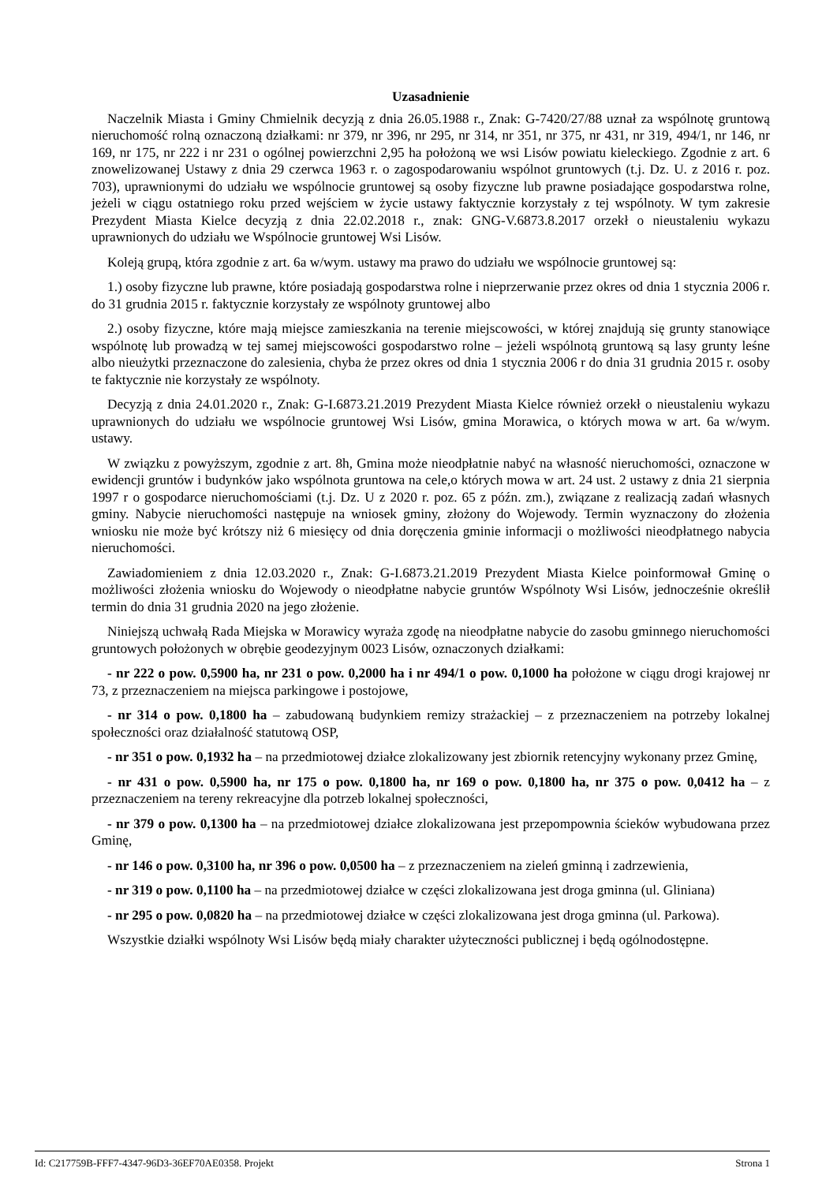Uzasadnienie
Naczelnik Miasta i Gminy Chmielnik decyzją z dnia 26.05.1988 r., Znak: G-7420/27/88 uznał za wspólnotę gruntową nieruchomość rolną oznaczoną działkami: nr 379, nr 396, nr 295, nr 314, nr 351, nr 375, nr 431, nr 319, 494/1, nr 146, nr 169, nr 175, nr 222 i nr 231 o ogólnej powierzchni 2,95 ha położoną we wsi Lisów powiatu kieleckiego. Zgodnie z art. 6 znowelizowanej Ustawy z dnia 29 czerwca 1963 r. o zagospodarowaniu wspólnot gruntowych (t.j. Dz. U. z 2016 r. poz. 703), uprawnionymi do udziału we wspólnocie gruntowej są osoby fizyczne lub prawne posiadające gospodarstwa rolne, jeżeli w ciągu ostatniego roku przed wejściem w życie ustawy faktycznie korzystały z tej wspólnoty. W tym zakresie Prezydent Miasta Kielce decyzją z dnia 22.02.2018 r., znak: GNG-V.6873.8.2017 orzekł o nieustaleniu wykazu uprawnionych do udziału we Wspólnocie gruntowej Wsi Lisów.
Koleją grupą, która zgodnie z art. 6a w/wym. ustawy ma prawo do udziału we wspólnocie gruntowej są:
1.) osoby fizyczne lub prawne, które posiadają gospodarstwa rolne i nieprzerwanie przez okres od dnia 1 stycznia 2006 r. do 31 grudnia 2015 r. faktycznie korzystały ze wspólnoty gruntowej albo
2.) osoby fizyczne, które mają miejsce zamieszkania na terenie miejscowości, w której znajdują się grunty stanowiące wspólnotę lub prowadzą w tej samej miejscowości gospodarstwo rolne – jeżeli wspólnotą gruntową są lasy grunty leśne albo nieużytki przeznaczone do zalesienia, chyba że przez okres od dnia 1 stycznia 2006 r do dnia 31 grudnia 2015 r. osoby te faktycznie nie korzystały ze wspólnoty.
Decyzją z dnia 24.01.2020 r., Znak: G-I.6873.21.2019 Prezydent Miasta Kielce również orzekł o nieustaleniu wykazu uprawnionych do udziału we wspólnocie gruntowej Wsi Lisów, gmina Morawica, o których mowa w art. 6a w/wym. ustawy.
W związku z powyższym, zgodnie z art. 8h, Gmina może nieodpłatnie nabyć na własność nieruchomości, oznaczone w ewidencji gruntów i budynków jako wspólnota gruntowa na cele,o których mowa w art. 24 ust. 2 ustawy z dnia 21 sierpnia 1997 r o gospodarce nieruchomościami (t.j. Dz. U z 2020 r. poz. 65 z późn. zm.), związane z realizacją zadań własnych gminy. Nabycie nieruchomości następuje na wniosek gminy, złożony do Wojewody. Termin wyznaczony do złożenia wniosku nie może być krótszy niż 6 miesięcy od dnia doręczenia gminie informacji o możliwości nieodpłatnego nabycia nieruchomości.
Zawiadomieniem z dnia 12.03.2020 r., Znak: G-I.6873.21.2019 Prezydent Miasta Kielce poinformował Gminę o możliwości złożenia wniosku do Wojewody o nieodpłatne nabycie gruntów Wspólnoty Wsi Lisów, jednocześnie określił termin do dnia 31 grudnia 2020 na jego złożenie.
Niniejszą uchwałą Rada Miejska w Morawicy wyraża zgodę na nieodpłatne nabycie do zasobu gminnego nieruchomości gruntowych położonych w obrębie geodezyjnym 0023 Lisów, oznaczonych działkami:
- nr 222 o pow. 0,5900 ha, nr 231 o pow. 0,2000 ha i nr 494/1 o pow. 0,1000 ha położone w ciągu drogi krajowej nr 73, z przeznaczeniem na miejsca parkingowe i postojowe,
- nr 314 o pow. 0,1800 ha – zabudowaną budynkiem remizy strażackiej – z przeznaczeniem na potrzeby lokalnej społeczności oraz działalność statutową OSP,
- nr 351 o pow. 0,1932 ha – na przedmiotowej działce zlokalizowany jest zbiornik retencyjny wykonany przez Gminę,
- nr 431 o pow. 0,5900 ha, nr 175 o pow. 0,1800 ha, nr 169 o pow. 0,1800 ha, nr 375 o pow. 0,0412 ha – z przeznaczeniem na tereny rekreacyjne dla potrzeb lokalnej społeczności,
- nr 379 o pow. 0,1300 ha – na przedmiotowej działce zlokalizowana jest przepompownia ścieków wybudowana przez Gminę,
- nr 146 o pow. 0,3100 ha, nr 396 o pow. 0,0500 ha – z przeznaczeniem na zieleń gminną i zadrzewienia,
- nr 319 o pow. 0,1100 ha – na przedmiotowej działce w części zlokalizowana jest droga gminna (ul. Gliniana)
- nr 295 o pow. 0,0820 ha – na przedmiotowej działce w części zlokalizowana jest droga gminna (ul. Parkowa).
Wszystkie działki wspólnoty Wsi Lisów będą miały charakter użyteczności publicznej i będą ogólnodostępne.
Id: C217759B-FFF7-4347-96D3-36EF70AE0358. Projekt Strona 1